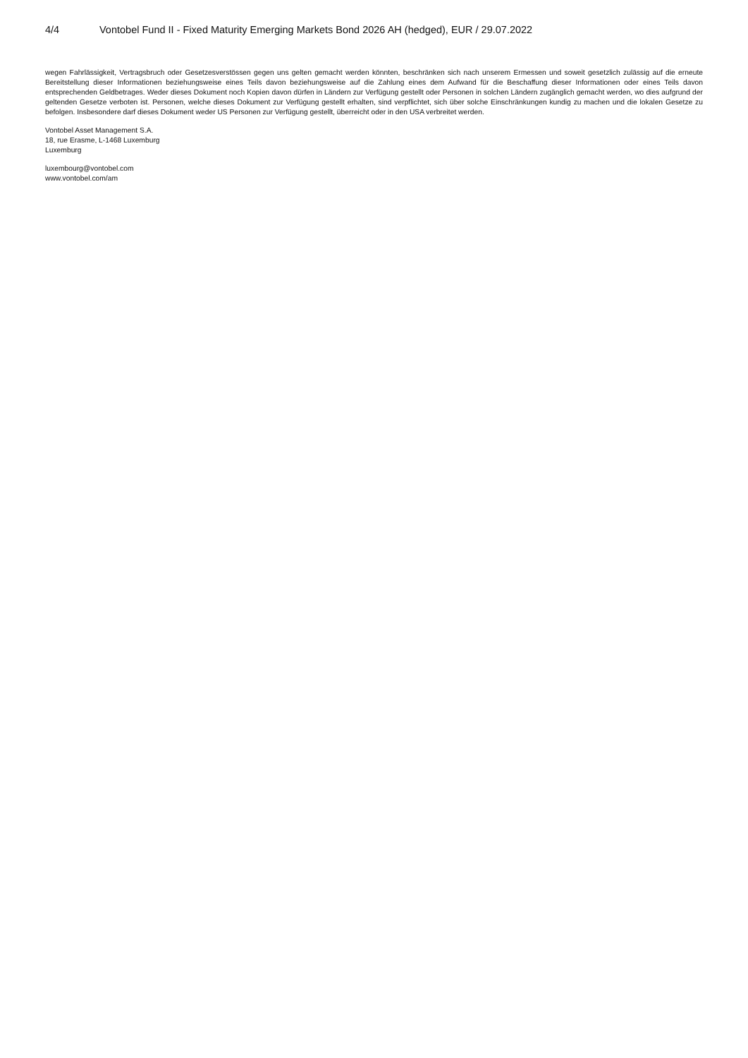4/4 Vontobel Fund II - Fixed Maturity Emerging Markets Bond 2026 AH (hedged), EUR / 29.07.2022
wegen Fahrlässigkeit, Vertragsbruch oder Gesetzesverstössen gegen uns gelten gemacht werden könnten, beschränken sich nach unserem Ermessen und soweit gesetzlich zulässig auf die erneute Bereitstellung dieser Informationen beziehungsweise eines Teils davon beziehungsweise auf die Zahlung eines dem Aufwand für die Beschaffung dieser Informationen oder eines Teils davon entsprechenden Geldbetrages. Weder dieses Dokument noch Kopien davon dürfen in Ländern zur Verfügung gestellt oder Personen in solchen Ländern zugänglich gemacht werden, wo dies aufgrund der geltenden Gesetze verboten ist. Personen, welche dieses Dokument zur Verfügung gestellt erhalten, sind verpflichtet, sich über solche Einschränkungen kundig zu machen und die lokalen Gesetze zu befolgen. Insbesondere darf dieses Dokument weder US Personen zur Verfügung gestellt, überreicht oder in den USA verbreitet werden.
Vontobel Asset Management S.A.
18, rue Erasme, L-1468 Luxemburg
Luxemburg
luxembourg@vontobel.com
www.vontobel.com/am